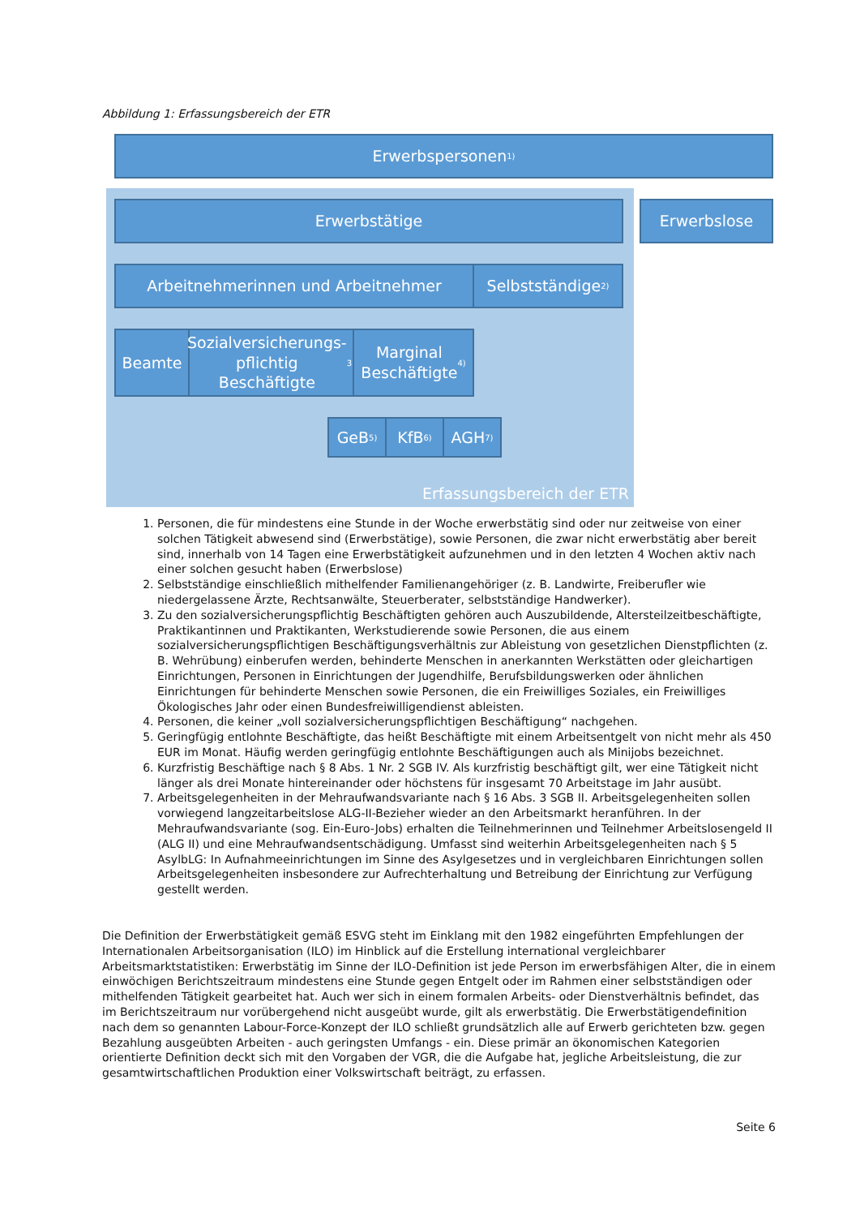Abbildung 1: Erfassungsbereich der ETR
Erfassungsbereich der ETR
Erwerbspersonen<sup>1)</sup>
Erwerbstätige Erwerbslose
Arbeitnehmerinnen und Arbeitnehmer Selbstständige<sup>2)</sup>
Beamte
Sozialversicherungs-
pflichtig
Beschäftigte<sup>3)</sup>
Marginal
Beschäftigte<sup>4)</sup>
GeB<sup>5)</sup> KfB<sup>6)</sup> AGH<sup>7)</sup>
1. Personen, die für mindestens eine Stunde in der Woche erwerbstätig sind oder nur zeitweise von einer solchen Tätigkeit abwesend sind (Erwerbstätige), sowie Personen, die zwar nicht erwerbstätig aber bereit sind, innerhalb von 14 Tagen eine Erwerbstätigkeit aufzunehmen und in den letzten 4 Wochen aktiv nach einer solchen gesucht haben (Erwerbslose)
2. Selbstständige einschließlich mithelfender Familienangehöriger (z. B. Landwirte, Freiberufler wie niedergelassene Ärzte, Rechtsanwälte, Steuerberater, selbstständige Handwerker).
3. Zu den sozialversicherungspflichtig Beschäftigten gehören auch Auszubildende, Altersteilzeitbeschäftigte, Praktikantinnen und Praktikanten, Werkstudierende sowie Personen, die aus einem sozialversicherungspflichtigen Beschäftigungsverhältnis zur Ableistung von gesetzlichen Dienstpflichten (z. B. Wehrübung) einberufen werden, behinderte Menschen in anerkannten Werkstätten oder gleichartigen Einrichtungen, Personen in Einrichtungen der Jugendhilfe, Berufsbildungswerken oder ähnlichen Einrichtungen für behinderte Menschen sowie Personen, die ein Freiwilliges Soziales, ein Freiwilliges Ökologisches Jahr oder einen Bundesfreiwilligendienst ableisten.
4. Personen, die keiner „voll sozialversicherungspflichtigen Beschäftigung“ nachgehen.
5. Geringfügig entlohnte Beschäftigte, das heißt Beschäftigte mit einem Arbeitsentgelt von nicht mehr als 450 EUR im Monat. Häufig werden geringfügig entlohnte Beschäftigungen auch als Minijobs bezeichnet.
6. Kurzfristig Beschäftige nach § 8 Abs. 1 Nr. 2 SGB IV. Als kurzfristig beschäftigt gilt, wer eine Tätigkeit nicht länger als drei Monate hintereinander oder höchstens für insgesamt 70 Arbeitstage im Jahr ausübt.
7. Arbeitsgelegenheiten in der Mehraufwandsvariante nach § 16 Abs. 3 SGB II. Arbeitsgelegenheiten sollen vorwiegend langzeitarbeitslose ALG-II-Bezieher wieder an den Arbeitsmarkt heranführen. In der Mehraufwandsvariante (sog. Ein-Euro-Jobs) erhalten die Teilnehmerinnen und Teilnehmer Arbeitslosengeld II (ALG II) und eine Mehraufwandsentschädigung. Umfasst sind weiterhin Arbeitsgelegenheiten nach § 5 AsylbLG: In Aufnahmeeinrichtungen im Sinne des Asylgesetzes und in vergleichbaren Einrichtungen sollen Arbeitsgelegenheiten insbesondere zur Aufrechterhaltung und Betreibung der Einrichtung zur Verfügung gestellt werden.
Die Definition der Erwerbstätigkeit gemäß ESVG steht im Einklang mit den 1982 eingeführten Empfehlungen der Internationalen Arbeitsorganisation (ILO) im Hinblick auf die Erstellung international vergleichbarer Arbeitsmarktstatistiken: Erwerbstätig im Sinne der ILO-Definition ist jede Person im erwerbsfähigen Alter, die in einem einwöchigen Berichtszeitraum mindestens eine Stunde gegen Entgelt oder im Rahmen einer selbstständigen oder mithelfenden Tätigkeit gearbeitet hat. Auch wer sich in einem formalen Arbeits- oder Dienstverhältnis befindet, das im Berichtszeitraum nur vorübergehend nicht ausgeübt wurde, gilt als erwerbstätig. Die Erwerbstätigendefinition nach dem so genannten Labour-Force-Konzept der ILO schließt grundsätzlich alle auf Erwerb gerichteten bzw. gegen Bezahlung ausgeübten Arbeiten - auch geringsten Umfangs - ein. Diese primär an ökonomischen Kategorien orientierte Definition deckt sich mit den Vorgaben der VGR, die die Aufgabe hat, jegliche Arbeitsleistung, die zur gesamtwirtschaftlichen Produktion einer Volkswirtschaft beiträgt, zu erfassen.
Seite 6